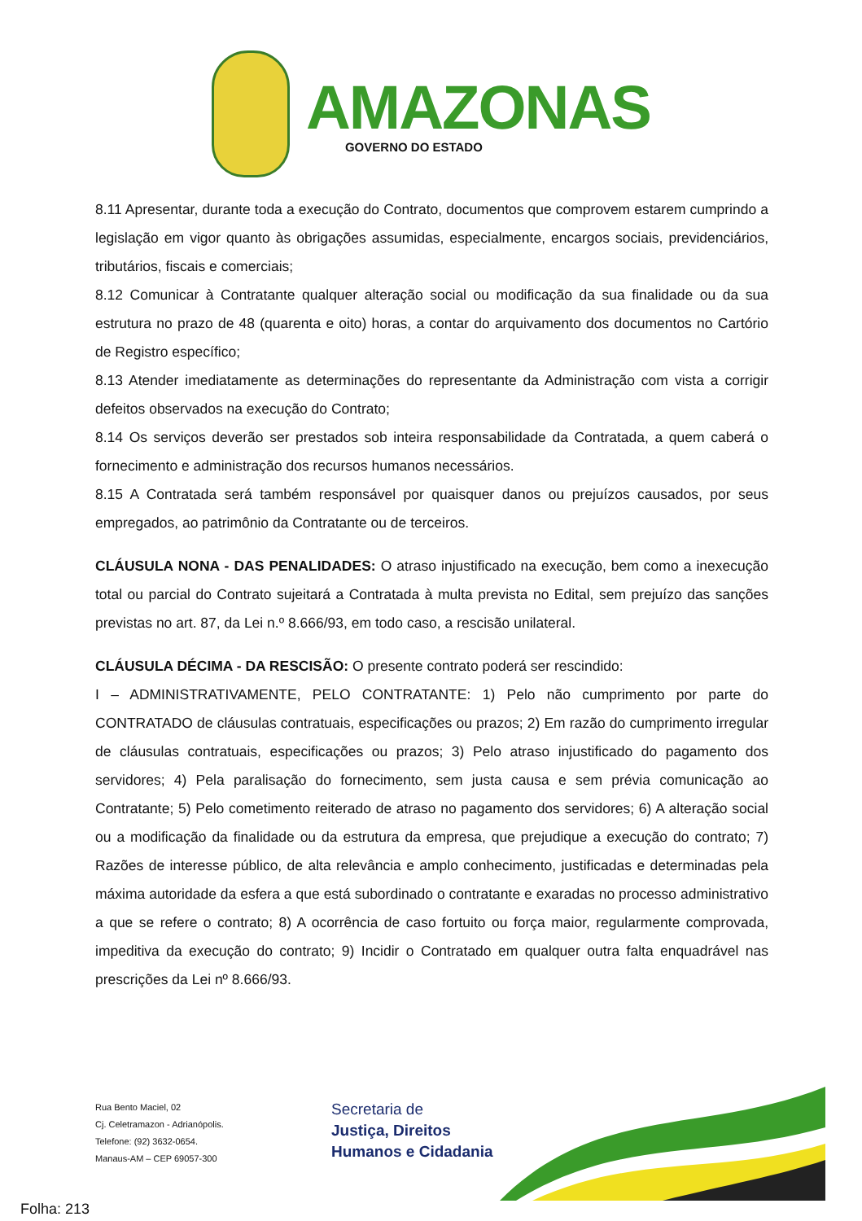AMAZONAS
GOVERNO DO ESTADO
8.11 Apresentar, durante toda a execução do Contrato, documentos que comprovem estarem cumprindo a legislação em vigor quanto às obrigações assumidas, especialmente, encargos sociais, previdenciários, tributários, fiscais e comerciais;
8.12 Comunicar à Contratante qualquer alteração social ou modificação da sua finalidade ou da sua estrutura no prazo de 48 (quarenta e oito) horas, a contar do arquivamento dos documentos no Cartório de Registro específico;
8.13 Atender imediatamente as determinações do representante da Administração com vista a corrigir defeitos observados na execução do Contrato;
8.14 Os serviços deverão ser prestados sob inteira responsabilidade da Contratada, a quem caberá o fornecimento e administração dos recursos humanos necessários.
8.15 A Contratada será também responsável por quaisquer danos ou prejuízos causados, por seus empregados, ao patrimônio da Contratante ou de terceiros.
CLÁUSULA NONA - DAS PENALIDADES: O atraso injustificado na execução, bem como a inexecução total ou parcial do Contrato sujeitará a Contratada à multa prevista no Edital, sem prejuízo das sanções previstas no art. 87, da Lei n.º 8.666/93, em todo caso, a rescisão unilateral.
CLÁUSULA DÉCIMA - DA RESCISÃO: O presente contrato poderá ser rescindido:
I – ADMINISTRATIVAMENTE, PELO CONTRATANTE: 1) Pelo não cumprimento por parte do CONTRATADO de cláusulas contratuais, especificações ou prazos; 2) Em razão do cumprimento irregular de cláusulas contratuais, especificações ou prazos; 3) Pelo atraso injustificado do pagamento dos servidores; 4) Pela paralisação do fornecimento, sem justa causa e sem prévia comunicação ao Contratante; 5) Pelo cometimento reiterado de atraso no pagamento dos servidores; 6) A alteração social ou a modificação da finalidade ou da estrutura da empresa, que prejudique a execução do contrato; 7) Razões de interesse público, de alta relevância e amplo conhecimento, justificadas e determinadas pela máxima autoridade da esfera a que está subordinado o contratante e exaradas no processo administrativo a que se refere o contrato; 8) A ocorrência de caso fortuito ou força maior, regularmente comprovada, impeditiva da execução do contrato; 9) Incidir o Contratado em qualquer outra falta enquadrável nas prescrições da Lei nº 8.666/93.
Rua Bento Maciel, 02
Cj. Celetramazon - Adrianópolis.
Telefone: (92) 3632-0654.
Manaus-AM – CEP 69057-300
Secretaria de
Justiça, Direitos
Humanos e Cidadania
Folha: 213